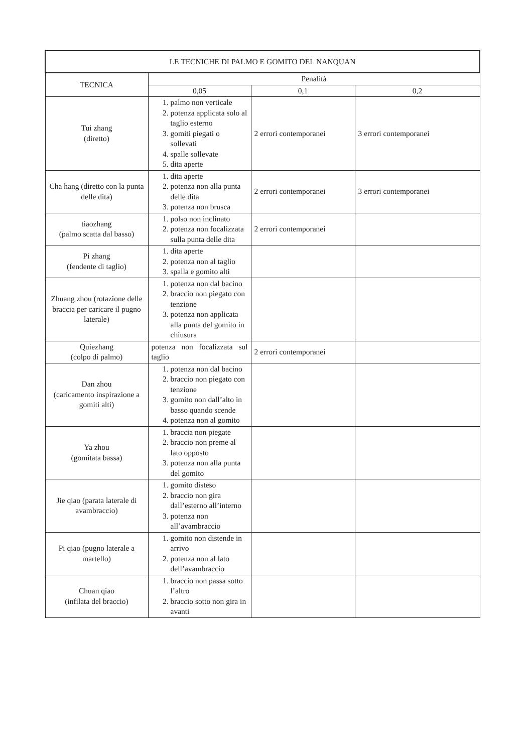| LE TECNICHE DI PALMO E GOMITO DEL NANQUAN | | | |
| --- | --- | --- | --- |
| TECNICA | Penalità | | |
| | 0,05 | 0,1 | 0,2 |
| Tui zhang (diretto) | 1. palmo non verticale 2. potenza applicata solo al taglio esterno 3. gomiti piegati o sollevati 4. spalle sollevate 5. dita aperte | 2 errori contemporanei | 3 errori contemporanei |
| Cha hang (diretto con la punta delle dita) | 1. dita aperte 2. potenza non alla punta delle dita 3. potenza non brusca | 2 errori contemporanei | 3 errori contemporanei |
| tiaozhang (palmo scatta dal basso) | 1. polso non inclinato 2. potenza non focalizzata sulla punta delle dita | 2 errori contemporanei | |
| Pi zhang (fendente di taglio) | 1. dita aperte 2. potenza non al taglio 3. spalla e gomito alti | | |
| Zhuang zhou (rotazione delle braccia per caricare il pugno laterale) | 1. potenza non dal bacino 2. braccio non piegato con tenzione 3. potenza non applicata alla punta del gomito in chiusura | | |
| Quiezhang (colpo di palmo) | potenza non focalizzata sul taglio | 2 errori contemporanei | |
| Dan zhou (caricamento inspirazione a gomiti alti) | 1. potenza non dal bacino 2. braccio non piegato con tenzione 3. gomito non dall’alto in basso quando scende 4. potenza non al gomito | | |
| Ya zhou (gomitata bassa) | 1. braccia non piegate 2. braccio non preme al lato opposto 3. potenza non alla punta del gomito | | |
| Jie qiao (parata laterale di avambraccio) | 1. gomito disteso 2. braccio non gira dall’esterno all’interno 3. potenza non all’avambraccio | | |
| Pi qiao (pugno laterale a martello) | 1. gomito non distende in arrivo 2. potenza non al lato dell’avambraccio | | |
| Chuan qiao (infilata del braccio) | 1. braccio non passa sotto l’altro 2. braccio sotto non gira in avanti | | |